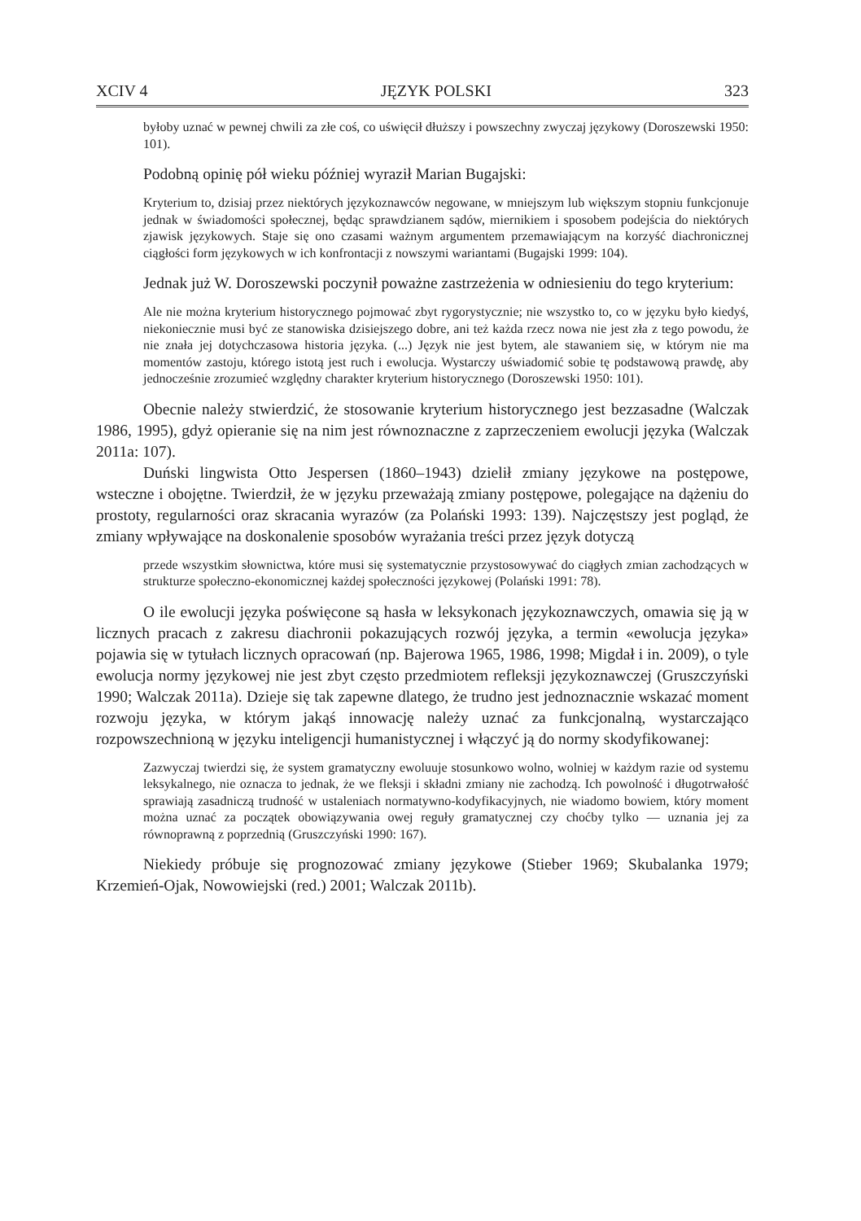XCIV 4 JĘZYK POLSKI 323
byłoby uznać w pewnej chwili za złe coś, co uświęcił dłuższy i powszechny zwyczaj językowy (Doroszewski 1950: 101).
Podobną opinię pół wieku później wyraził Marian Bugajski:
Kryterium to, dzisiaj przez niektórych językoznawców negowane, w mniejszym lub większym stopniu funkcjonuje jednak w świadomości społecznej, będąc sprawdzianem sądów, miernikiem i sposobem podejścia do niektórych zjawisk językowych. Staje się ono czasami ważnym argumentem przemawiającym na korzyść diachronicznej ciągłości form językowych w ich konfrontacji z nowszymi wariantami (Bugajski 1999: 104).
Jednak już W. Doroszewski poczynił poważne zastrzeżenia w odniesieniu do tego kryterium:
Ale nie można kryterium historycznego pojmować zbyt rygorystycznie; nie wszystko to, co w języku było kiedyś, niekoniecznie musi być ze stanowiska dzisiejszego dobre, ani też każda rzecz nowa nie jest zła z tego powodu, że nie znała jej dotychczasowa historia języka. (...) Język nie jest bytem, ale stawaniem się, w którym nie ma momentów zastoju, którego istotą jest ruch i ewolucja. Wystarczy uświadomić sobie tę podstawową prawdę, aby jednocześnie zrozumieć względny charakter kryterium historycznego (Doroszewski 1950: 101).
Obecnie należy stwierdzić, że stosowanie kryterium historycznego jest bezzasadne (Walczak 1986, 1995), gdyż opieranie się na nim jest równoznaczne z zaprzeczeniem ewolucji języka (Walczak 2011a: 107).
Duński lingwista Otto Jespersen (1860–1943) dzielił zmiany językowe na postępowe, wsteczne i obojętne. Twierdził, że w języku przeważają zmiany postępowe, polegające na dążeniu do prostoty, regularności oraz skracania wyrazów (za Polański 1993: 139). Najczęstszy jest pogląd, że zmiany wpływające na doskonalenie sposobów wyrażania treści przez język dotyczą
przede wszystkim słownictwa, które musi się systematycznie przystosowywać do ciągłych zmian zachodzących w strukturze społeczno-ekonomicznej każdej społeczności językowej (Polański 1991: 78).
O ile ewolucji języka poświęcone są hasła w leksykonach językoznawczych, omawia się ją w licznych pracach z zakresu diachronii pokazujących rozwój języka, a termin «ewolucja języka» pojawia się w tytułach licznych opracowań (np. Bajerowa 1965, 1986, 1998; Migdał i in. 2009), o tyle ewolucja normy językowej nie jest zbyt często przedmiotem refleksji językoznawczej (Gruszczyński 1990; Walczak 2011a). Dzieje się tak zapewne dlatego, że trudno jest jednoznacznie wskazać moment rozwoju języka, w którym jakąś innowację należy uznać za funkcjonalną, wystarczająco rozpowszechnioną w języku inteligencji humanistycznej i włączyć ją do normy skodyfikowanej:
Zazwyczaj twierdzi się, że system gramatyczny ewoluuje stosunkowo wolno, wolniej w każdym razie od systemu leksykalnego, nie oznacza to jednak, że we fleksji i składni zmiany nie zachodzą. Ich powolność i długotrwałość sprawiają zasadniczą trudność w ustaleniach normatywno-kodyfikacyjnych, nie wiadomo bowiem, który moment można uznać za początek obowiązywania owej reguły gramatycznej czy choćby tylko — uznania jej za równoprawną z poprzednią (Gruszczyński 1990: 167).
Niekiedy próbuje się prognozować zmiany językowe (Stieber 1969; Skubalanka 1979; Krzemień-Ojak, Nowowiejski (red.) 2001; Walczak 2011b).